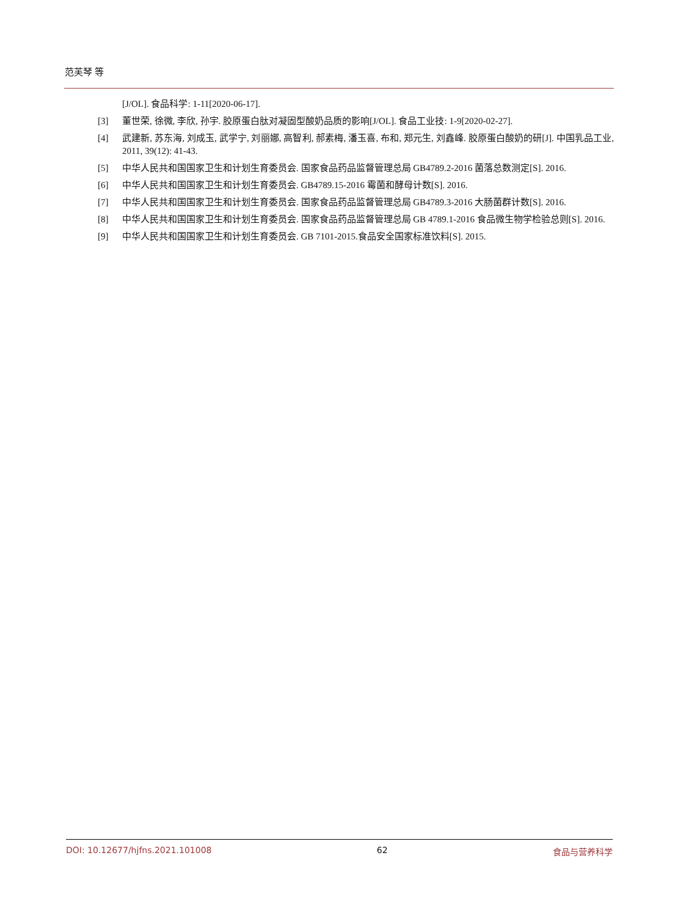范芙琴 等
[J/OL]. 食品科学: 1-11[2020-06-17].
[3] 董世荣, 徐微, 李欣, 孙宇. 胶原蛋白肽对凝固型酸奶品质的影响[J/OL]. 食品工业技: 1-9[2020-02-27].
[4] 武建新, 苏东海, 刘成玉, 武学宁, 刘丽娜, 高智利, 郝素梅, 潘玉喜, 布和, 郑元生, 刘鑫峰. 胶原蛋白酸奶的研[J]. 中国乳品工业, 2011, 39(12): 41-43.
[5] 中华人民共和国国家卫生和计划生育委员会. 国家食品药品监督管理总局 GB4789.2-2016 菌落总数测定[S]. 2016.
[6] 中华人民共和国国家卫生和计划生育委员会. GB4789.15-2016 霉菌和酵母计数[S]. 2016.
[7] 中华人民共和国国家卫生和计划生育委员会. 国家食品药品监督管理总局 GB4789.3-2016 大肠菌群计数[S]. 2016.
[8] 中华人民共和国国家卫生和计划生育委员会. 国家食品药品监督管理总局 GB 4789.1-2016 食品微生物学检验总则[S]. 2016.
[9] 中华人民共和国国家卫生和计划生育委员会. GB 7101-2015.食品安全国家标准饮料[S]. 2015.
DOI: 10.12677/hjfns.2021.101008 62 食品与营养科学